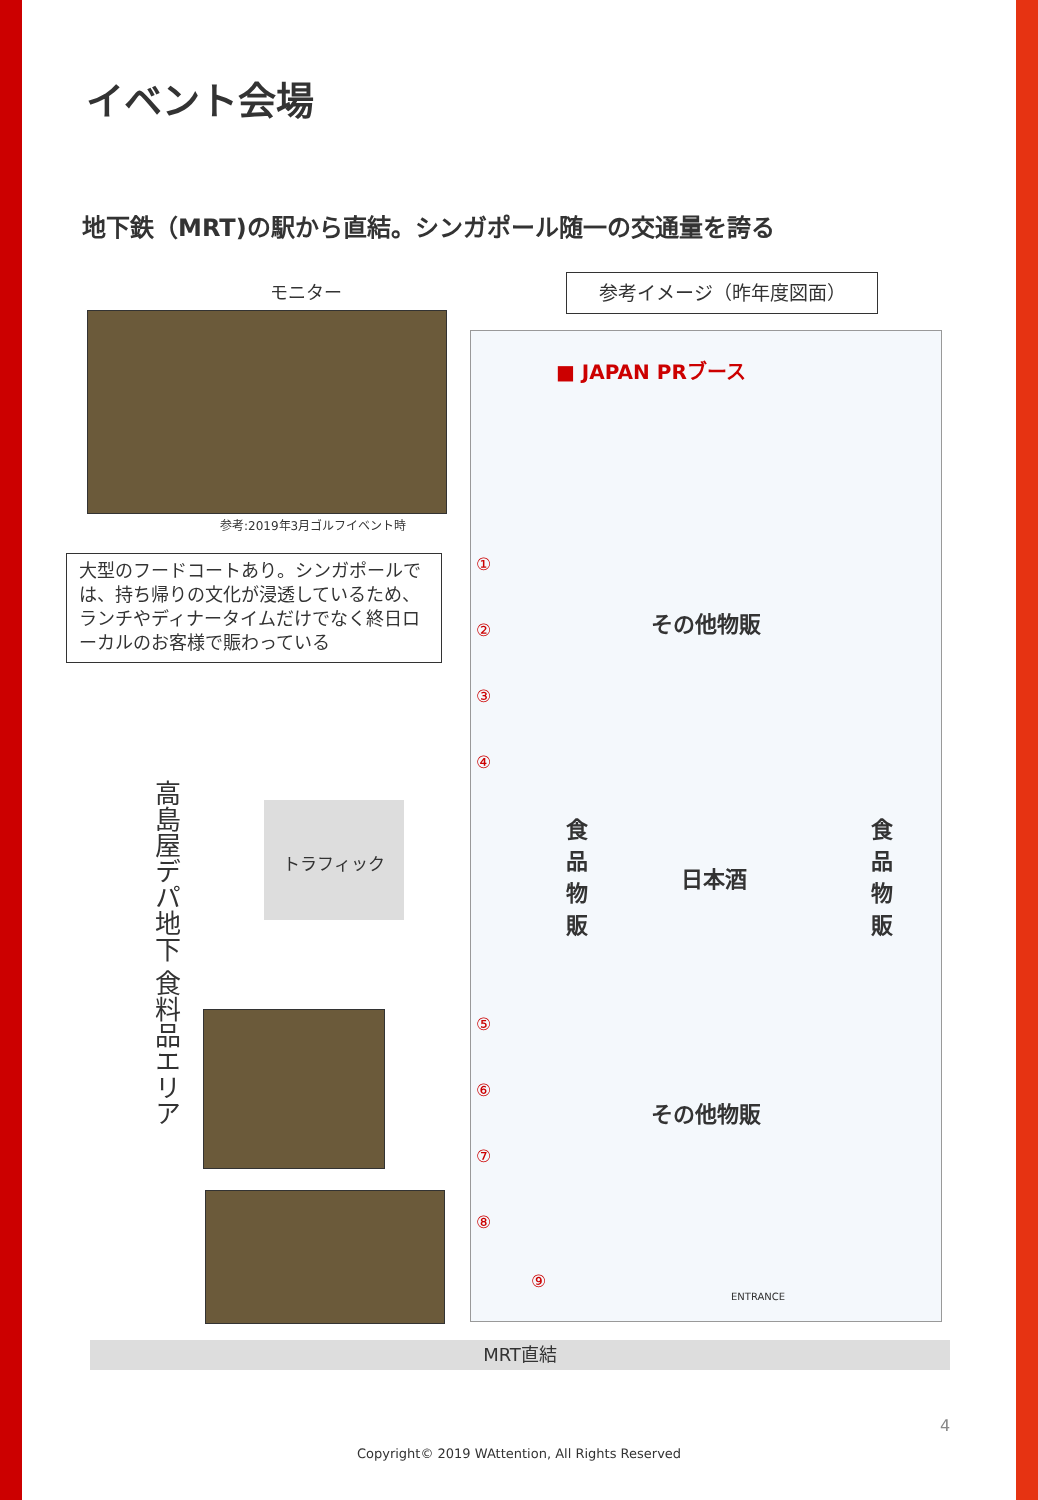イベント会場
地下鉄（MRT)の駅から直結。シンガポール随一の交通量を誇る
モニター
参考:2019年3月ゴルフイベント時
大型のフードコートあり。シンガポールでは、持ち帰りの文化が浸透しているため、ランチやディナータイムだけでなく終日ローカルのお客様で賑わっている
高島屋デパ地下 食料品エリア
トラフィック
参考イメージ（昨年度図面）
■ JAPAN PRブース
その他物販
日本酒
その他物販
食品物販
食品物販
①
②
③
④
⑤
⑥
⑦
⑧
⑨
ENTRANCE
MRT直結
4
Copyright© 2019 WAttention, All Rights Reserved